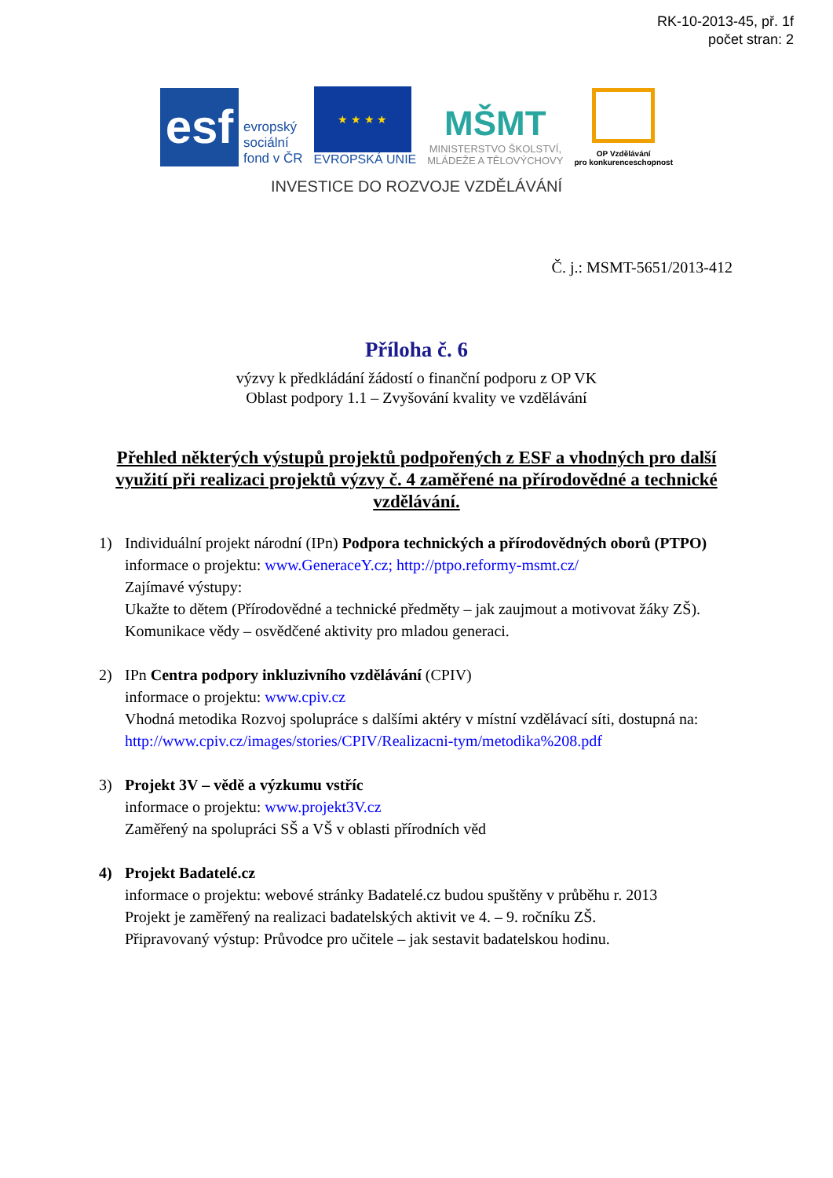RK-10-2013-45, př. 1f
počet stran: 2
esf
evropský
sociální
fond v ČR
★ ★ ★ ★
EVROPSKÁ UNIE
MŠMT
MINISTERSTVO ŠKOLSTVÍ,
MLÁDEŽE A TĚLOVÝCHOVY
OP Vzdělávání
pro konkurenceschopnost
INVESTICE DO ROZVOJE VZDĚLÁVÁNÍ
Č. j.: MSMT-5651/2013-412
Příloha č. 6
výzvy k předkládání žádostí o finanční podporu z OP VK
Oblast podpory 1.1 – Zvyšování kvality ve vzdělávání
Přehled některých výstupů projektů podpořených z ESF a vhodných pro další využití při realizaci projektů výzvy č. 4 zaměřené na přírodovědné a technické vzdělávání.
1) Individuální projekt národní (IPn) Podpora technických a přírodovědných oborů (PTPO)
informace o projektu: www.GeneraceY.cz; http://ptpo.reformy-msmt.cz/
Zajímavé výstupy:
Ukažte to dětem (Přírodovědné a technické předměty – jak zaujmout a motivovat žáky ZŠ).
Komunikace vědy – osvědčené aktivity pro mladou generaci.
2) IPn Centra podpory inkluzivního vzdělávání (CPIV)
informace o projektu: www.cpiv.cz
Vhodná metodika Rozvoj spolupráce s dalšími aktéry v místní vzdělávací síti, dostupná na: http://www.cpiv.cz/images/stories/CPIV/Realizacni-tym/metodika%208.pdf
3) Projekt 3V – vědě a výzkumu vstříc
informace o projektu: www.projekt3V.cz
Zaměřený na spolupráci SŠ a VŠ v oblasti přírodních věd
4) Projekt Badatelé.cz
informace o projektu: webové stránky Badatelé.cz budou spuštěny v průběhu r. 2013
Projekt je zaměřený na realizaci badatelských aktivit ve 4. – 9. ročníku ZŠ.
Připravovaný výstup: Průvodce pro učitele – jak sestavit badatelskou hodinu.